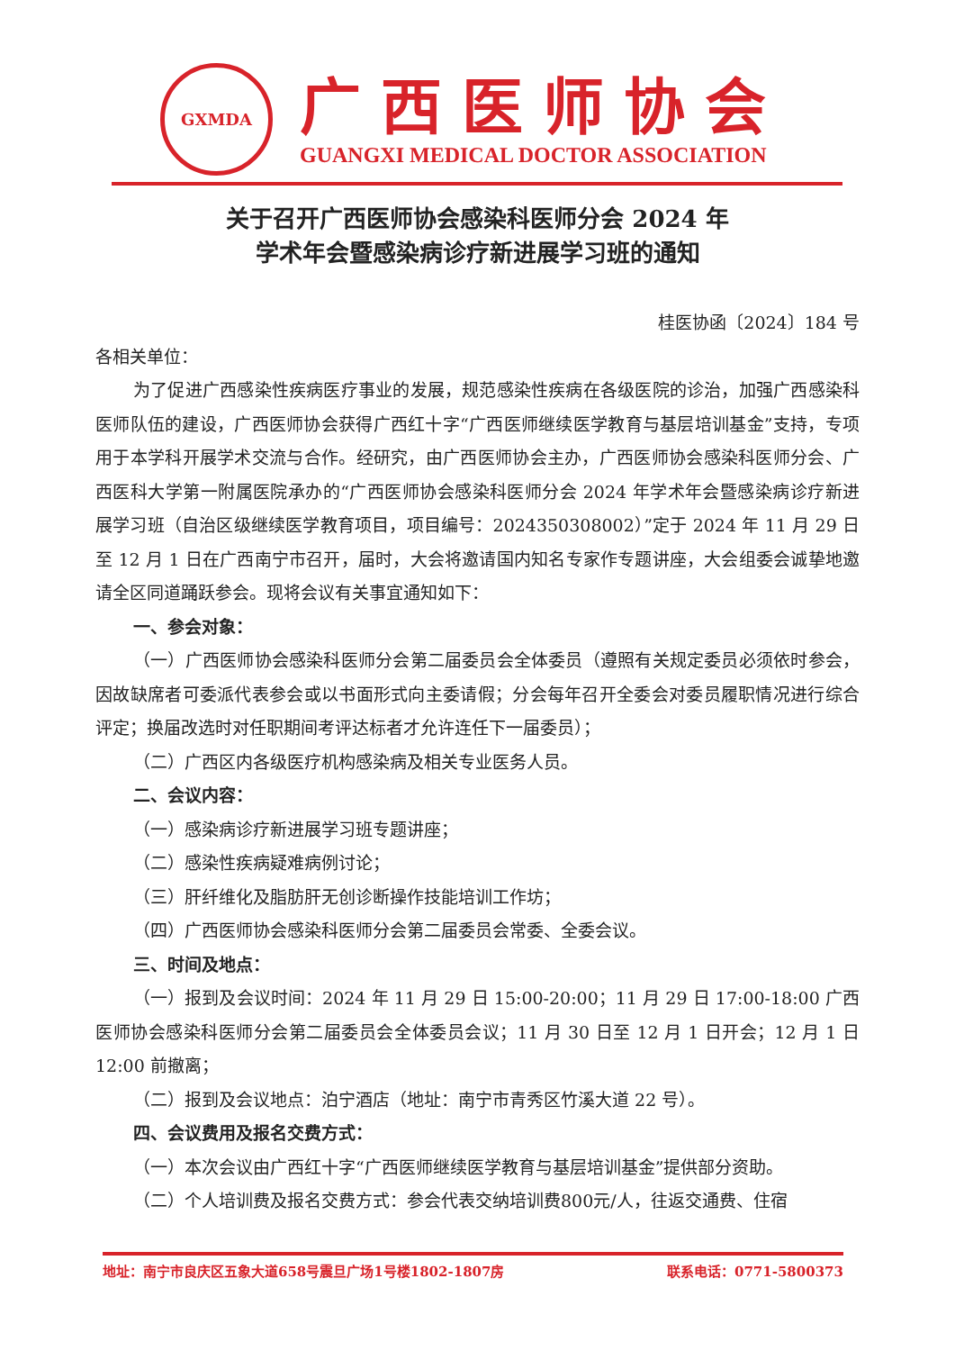GXMDA
广西医师协会
GUANGXI MEDICAL DOCTOR ASSOCIATION
关于召开广西医师协会感染科医师分会 2024 年
学术年会暨感染病诊疗新进展学习班的通知
桂医协函〔2024〕184 号
各相关单位：
为了促进广西感染性疾病医疗事业的发展，规范感染性疾病在各级医院的诊治，加强广西感染科医师队伍的建设，广西医师协会获得广西红十字“广西医师继续医学教育与基层培训基金”支持，专项用于本学科开展学术交流与合作。经研究，由广西医师协会主办，广西医师协会感染科医师分会、广西医科大学第一附属医院承办的“广西医师协会感染科医师分会 2024 年学术年会暨感染病诊疗新进展学习班（自治区级继续医学教育项目，项目编号：2024350308002）”定于 2024 年 11 月 29 日至 12 月 1 日在广西南宁市召开，届时，大会将邀请国内知名专家作专题讲座，大会组委会诚挚地邀请全区同道踊跃参会。现将会议有关事宜通知如下：
一、参会对象：
（一）广西医师协会感染科医师分会第二届委员会全体委员（遵照有关规定委员必须依时参会，因故缺席者可委派代表参会或以书面形式向主委请假；分会每年召开全委会对委员履职情况进行综合评定；换届改选时对任职期间考评达标者才允许连任下一届委员）；
（二）广西区内各级医疗机构感染病及相关专业医务人员。
二、会议内容：
（一）感染病诊疗新进展学习班专题讲座；
（二）感染性疾病疑难病例讨论；
（三）肝纤维化及脂肪肝无创诊断操作技能培训工作坊；
（四）广西医师协会感染科医师分会第二届委员会常委、全委会议。
三、时间及地点：
（一）报到及会议时间：2024 年 11 月 29 日 15:00-20:00；11 月 29 日 17:00-18:00 广西医师协会感染科医师分会第二届委员会全体委员会议；11 月 30 日至 12 月 1 日开会；12 月 1 日 12:00 前撤离；
（二）报到及会议地点：泊宁酒店（地址：南宁市青秀区竹溪大道 22 号）。
四、会议费用及报名交费方式：
（一）本次会议由广西红十字“广西医师继续医学教育与基层培训基金”提供部分资助。
（二）个人培训费及报名交费方式：参会代表交纳培训费800元/人，往返交通费、住宿
地址：南宁市良庆区五象大道658号震旦广场1号楼1802-1807房 联系电话：0771-5800373